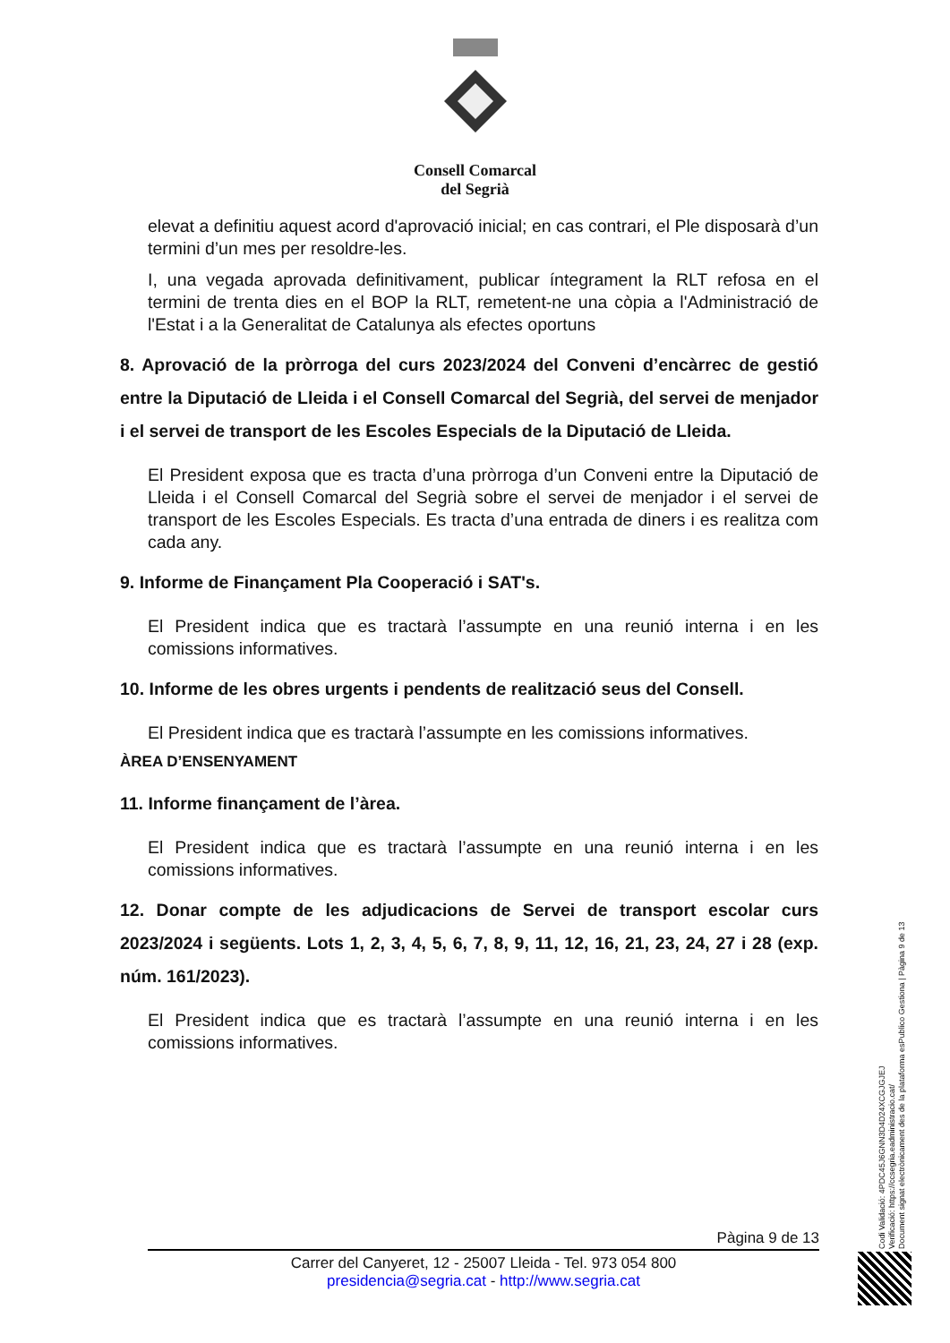Consell Comarcal
del Segrià
elevat a definitiu aquest acord d'aprovació inicial; en cas contrari, el Ple disposarà d’un termini d’un mes per resoldre-les.
I, una vegada aprovada definitivament, publicar íntegrament la RLT refosa en el termini de trenta dies en el BOP la RLT, remetent-ne una còpia a l'Administració de l'Estat i a la Generalitat de Catalunya als efectes oportuns
8. Aprovació de la pròrroga del curs 2023/2024 del Conveni d’encàrrec de gestió entre la Diputació de Lleida i el Consell Comarcal del Segrià, del servei de menjador i el servei de transport de les Escoles Especials de la Diputació de Lleida.
El President exposa que es tracta d’una pròrroga d’un Conveni entre la Diputació de Lleida i el Consell Comarcal del Segrià sobre el servei de menjador i el servei de transport de les Escoles Especials. Es tracta d’una entrada de diners i es realitza com cada any.
9. Informe de Finançament Pla Cooperació i SAT's.
El President indica que es tractarà l’assumpte en una reunió interna i en les comissions informatives.
10. Informe de les obres urgents i pendents de realització seus del Consell.
El President indica que es tractarà l’assumpte en les comissions informatives.
ÀREA D’ENSENYAMENT
11. Informe finançament de l’àrea.
El President indica que es tractarà l’assumpte en una reunió interna i en les comissions informatives.
12. Donar compte de les adjudicacions de Servei de transport escolar curs 2023/2024 i següents. Lots 1, 2, 3, 4, 5, 6, 7, 8, 9, 11, 12, 16, 21, 23, 24, 27 i 28 (exp. núm. 161/2023).
El President indica que es tractarà l’assumpte en una reunió interna i en les comissions informatives.
Pàgina 9 de 13
Carrer del Canyeret, 12 - 25007 Lleida - Tel. 973 054 800
presidencia@segria.cat - http://www.segria.cat
Codi Validació: 4PDC45J6GNN3D4D24XCGJGJEJ
Verificació: https://ccsegria.eadministracio.cat/
Document signat electrònicament des de la plataforma esPublico Gestiona | Pàgina 9 de 13